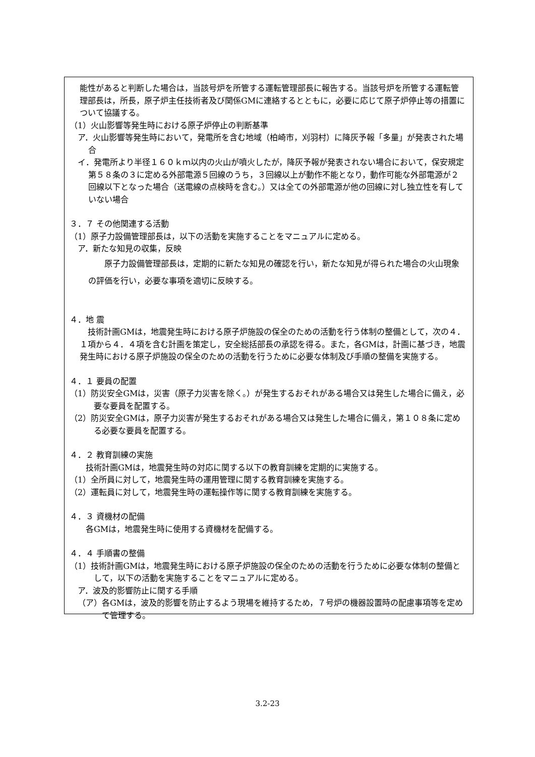能性があると判断した場合は，当該号炉を所管する運転管理部長に報告する。当該号炉を所管する運転管理部長は，所長，原子炉主任技術者及び関係GMに連絡するとともに，必要に応じて原子炉停止等の措置について協議する。
（1）火山影響等発生時における原子炉停止の判断基準
ア．火山影響等発生時において，発電所を含む地域（柏崎市，刈羽村）に降灰予報「多量」が発表された場合
イ．発電所より半径１６０ｋｍ以内の火山が噴火したが，降灰予報が発表されない場合において，保安規定第５８条の３に定める外部電源５回線のうち，３回線以上が動作不能となり，動作可能な外部電源が２回線以下となった場合（送電線の点検時を含む。）又は全ての外部電源が他の回線に対し独立性を有していない場合
３．７ その他関連する活動
（1）原子力設備管理部長は，以下の活動を実施することをマニュアルに定める。
ア．新たな知見の収集，反映
原子力設備管理部長は，定期的に新たな知見の確認を行い，新たな知見が得られた場合の火山現象の評価を行い，必要な事項を適切に反映する。
４．地 震
技術計画GMは，地震発生時における原子炉施設の保全のための活動を行う体制の整備として，次の４．１項から４．４項を含む計画を策定し，安全総括部長の承認を得る。また，各GMは，計画に基づき，地震発生時における原子炉施設の保全のための活動を行うために必要な体制及び手順の整備を実施する。
４．１ 要員の配置
（1）防災安全GMは，災害（原子力災害を除く。）が発生するおそれがある場合又は発生した場合に備え，必要な要員を配置する。
（2）防災安全GMは，原子力災害が発生するおそれがある場合又は発生した場合に備え，第１０８条に定める必要な要員を配置する。
４．２ 教育訓練の実施
技術計画GMは，地震発生時の対応に関する以下の教育訓練を定期的に実施する。
（1）全所員に対して，地震発生時の運用管理に関する教育訓練を実施する。
（2）運転員に対して，地震発生時の運転操作等に関する教育訓練を実施する。
４．３ 資機材の配備
各GMは，地震発生時に使用する資機材を配備する。
４．４ 手順書の整備
（1）技術計画GMは，地震発生時における原子炉施設の保全のための活動を行うために必要な体制の整備として，以下の活動を実施することをマニュアルに定める。
ア．波及的影響防止に関する手順
（ア）各GMは，波及的影響を防止するよう現場を維持するため，７号炉の機器設置時の配慮事項等を定めて管理する。
3.2-23